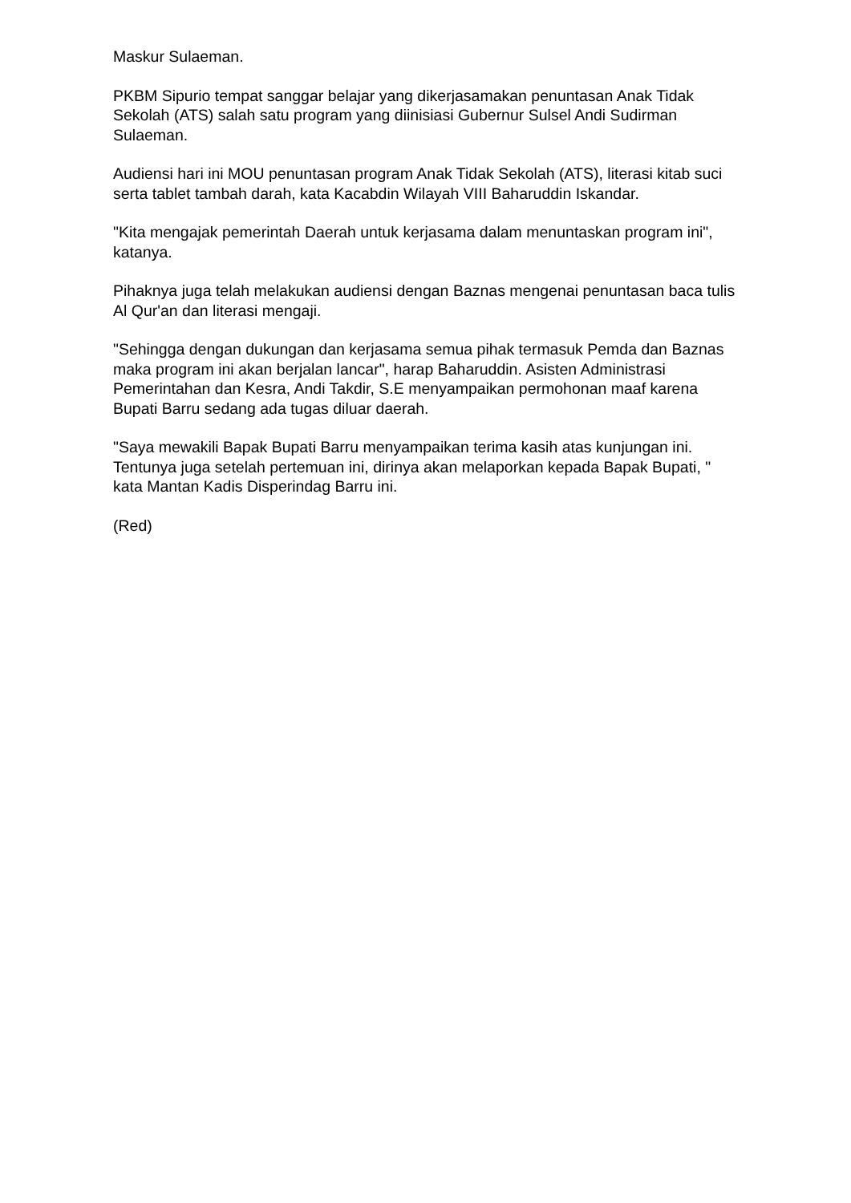Maskur Sulaeman.
PKBM Sipurio tempat sanggar belajar yang dikerjasamakan penuntasan Anak Tidak Sekolah (ATS) salah satu program yang diinisiasi Gubernur Sulsel Andi Sudirman Sulaeman.
Audiensi hari ini MOU penuntasan program Anak Tidak Sekolah (ATS), literasi kitab suci serta tablet tambah darah, kata Kacabdin Wilayah VIII Baharuddin Iskandar.
"Kita mengajak pemerintah Daerah untuk kerjasama dalam menuntaskan program ini", katanya.
Pihaknya juga telah melakukan audiensi dengan Baznas mengenai penuntasan baca tulis Al Qur'an dan literasi mengaji.
"Sehingga dengan dukungan dan kerjasama semua pihak termasuk Pemda dan Baznas maka program ini akan berjalan lancar", harap Baharuddin. Asisten Administrasi Pemerintahan dan Kesra, Andi Takdir, S.E menyampaikan permohonan maaf karena Bupati Barru sedang ada tugas diluar daerah.
"Saya mewakili Bapak Bupati Barru menyampaikan terima kasih atas kunjungan ini. Tentunya juga setelah pertemuan ini, dirinya akan melaporkan kepada Bapak Bupati, " kata Mantan Kadis Disperindag Barru ini.
(Red)